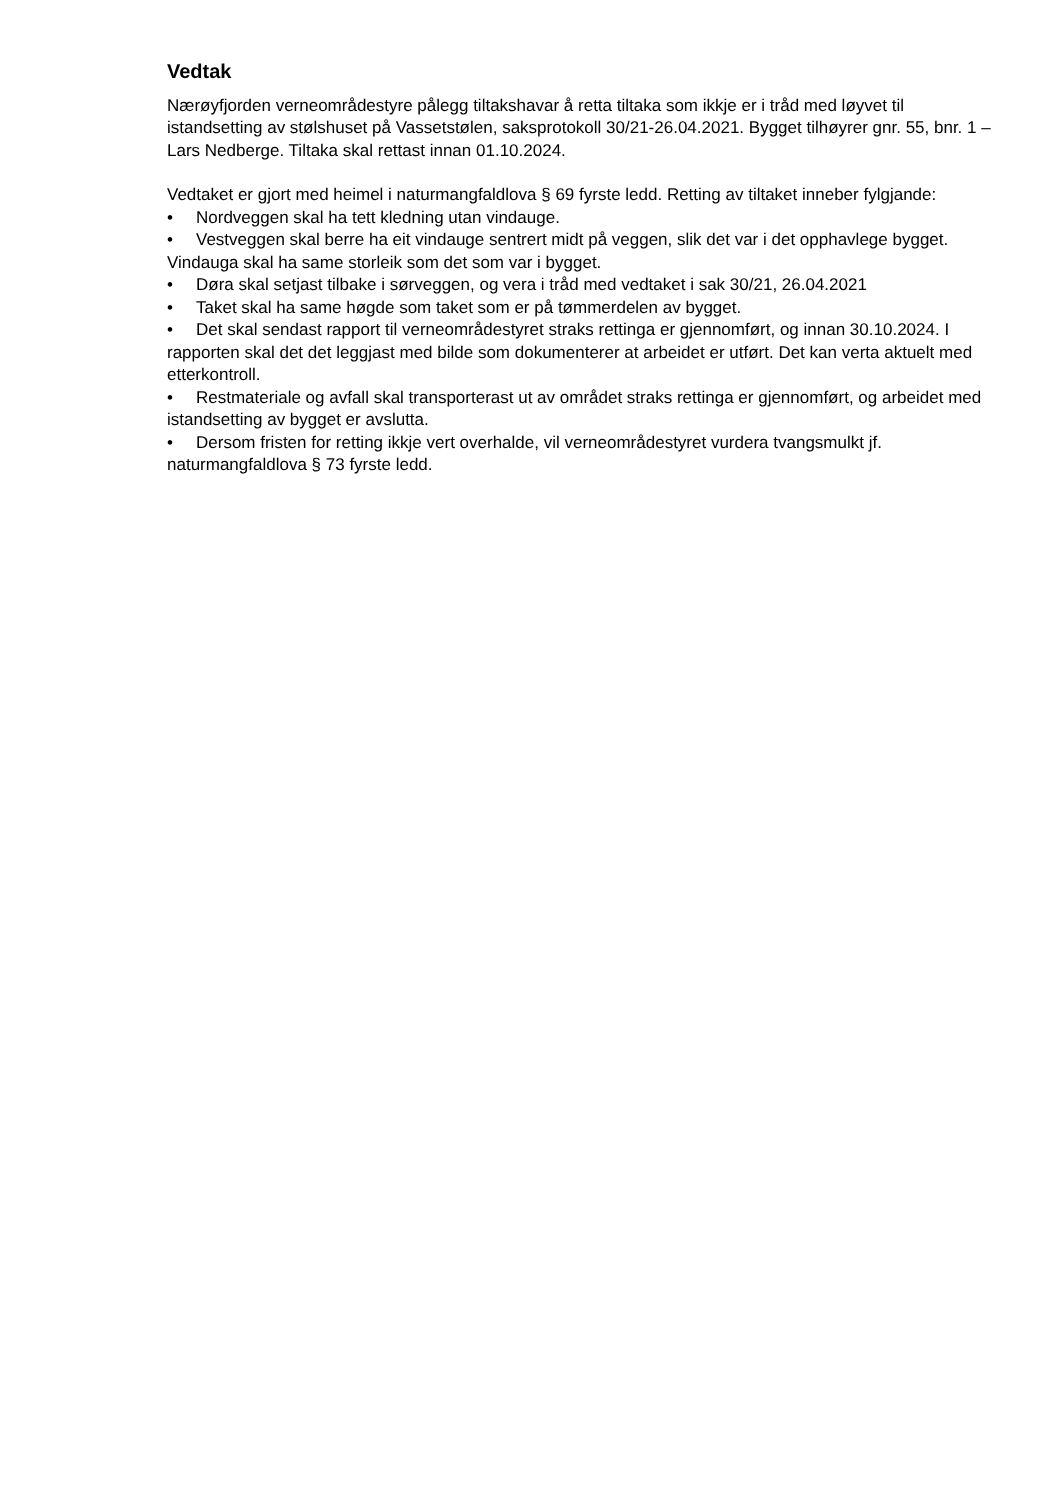Vedtak
Nærøyfjorden verneområdestyre pålegg tiltakshavar å retta tiltaka som ikkje er i tråd med løyvet til istandsetting av stølshuset på Vassetstølen, saksprotokoll 30/21-26.04.2021. Bygget tilhøyrer gnr. 55, bnr. 1 – Lars Nedberge. Tiltaka skal rettast innan 01.10.2024.
Vedtaket er gjort med heimel i naturmangfaldlova § 69 fyrste ledd. Retting av tiltaket inneber fylgjande:
• Nordveggen skal ha tett kledning utan vindauge.
• Vestveggen skal berre ha eit vindauge sentrert midt på veggen, slik det var i det opphavlege bygget. Vindauga skal ha same storleik som det som var i bygget.
• Døra skal setjast tilbake i sørveggen, og vera i tråd med vedtaket i sak 30/21, 26.04.2021
• Taket skal ha same høgde som taket som er på tømmerdelen av bygget.
• Det skal sendast rapport til verneområdestyret straks rettinga er gjennomført, og innan 30.10.2024. I rapporten skal det det leggjast med bilde som dokumenterer at arbeidet er utført. Det kan verta aktuelt med etterkontroll.
• Restmateriale og avfall skal transporterast ut av området straks rettinga er gjennomført, og arbeidet med istandsetting av bygget er avslutta.
• Dersom fristen for retting ikkje vert overhalde, vil verneområdestyret vurdera tvangsmulkt jf. naturmangfaldlova § 73 fyrste ledd.